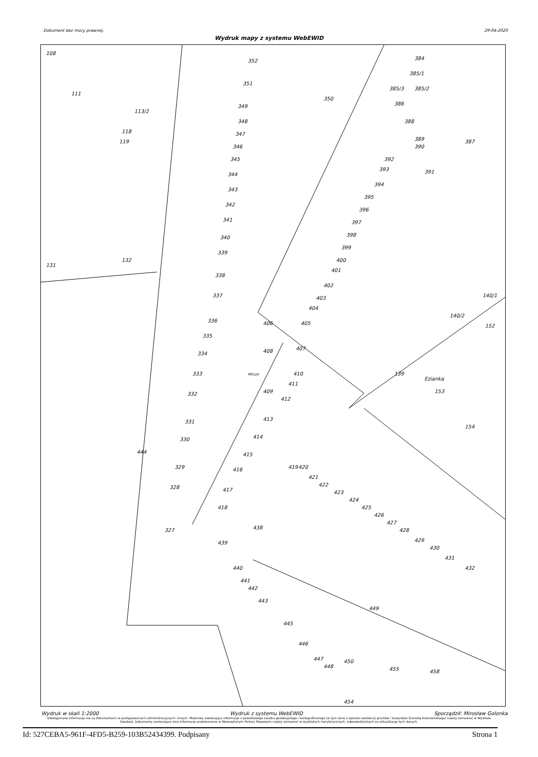Dokument bez mocy prawnej. 29-04-2020
Wydruk mapy z systemu WebEWID
108
352
351
350
111
113/2
118
119
131
132
349
348
347
346
345
344
343
342
341
340
339
338
337
336
335
334
333
332
331
330
329
328
327
444
409
384
385/1
385/3
385/2
386
388
389
390
387
392
393
391
394
395
396
397
398
399
400
401
402
403
404
405
407
406
408
410
411
412
413
414
415
416
417
418
419
420
421
422
423
424
425
426
427
428
429
430
431
432
140/1
140/2
152
139
Ezianka
153
154
438
439
440
441
442
443
445
446
447
448
449
450
455
458
454
Milcze
Wydruk w skali 1:2000 Wydruk z systemu WebEWID Sporządził: Mirosław Golonka
Udostępniane informacje nie są dokumentami w postępowaniach administracyjnych i innych. Materiały zawierające informacje z powiatowego zasobu geodezyjnego i kartograficznego (w tym dane z operatu ewidencji gruntów i budynków Starostę Krośnieńskiego) należy zamawiać w Wydziale Geodezji. Dokumenty zawierające inne informacje przetwarzane w Wewnętrznym Portalu Mapowym należy zamawiać w wydziałach merytorycznych, odpowiedzialnych za aktualizację tych danych.
Id: 527CEBA5-961F-4FD5-B259-103B52434399. Podpisany Strona 1